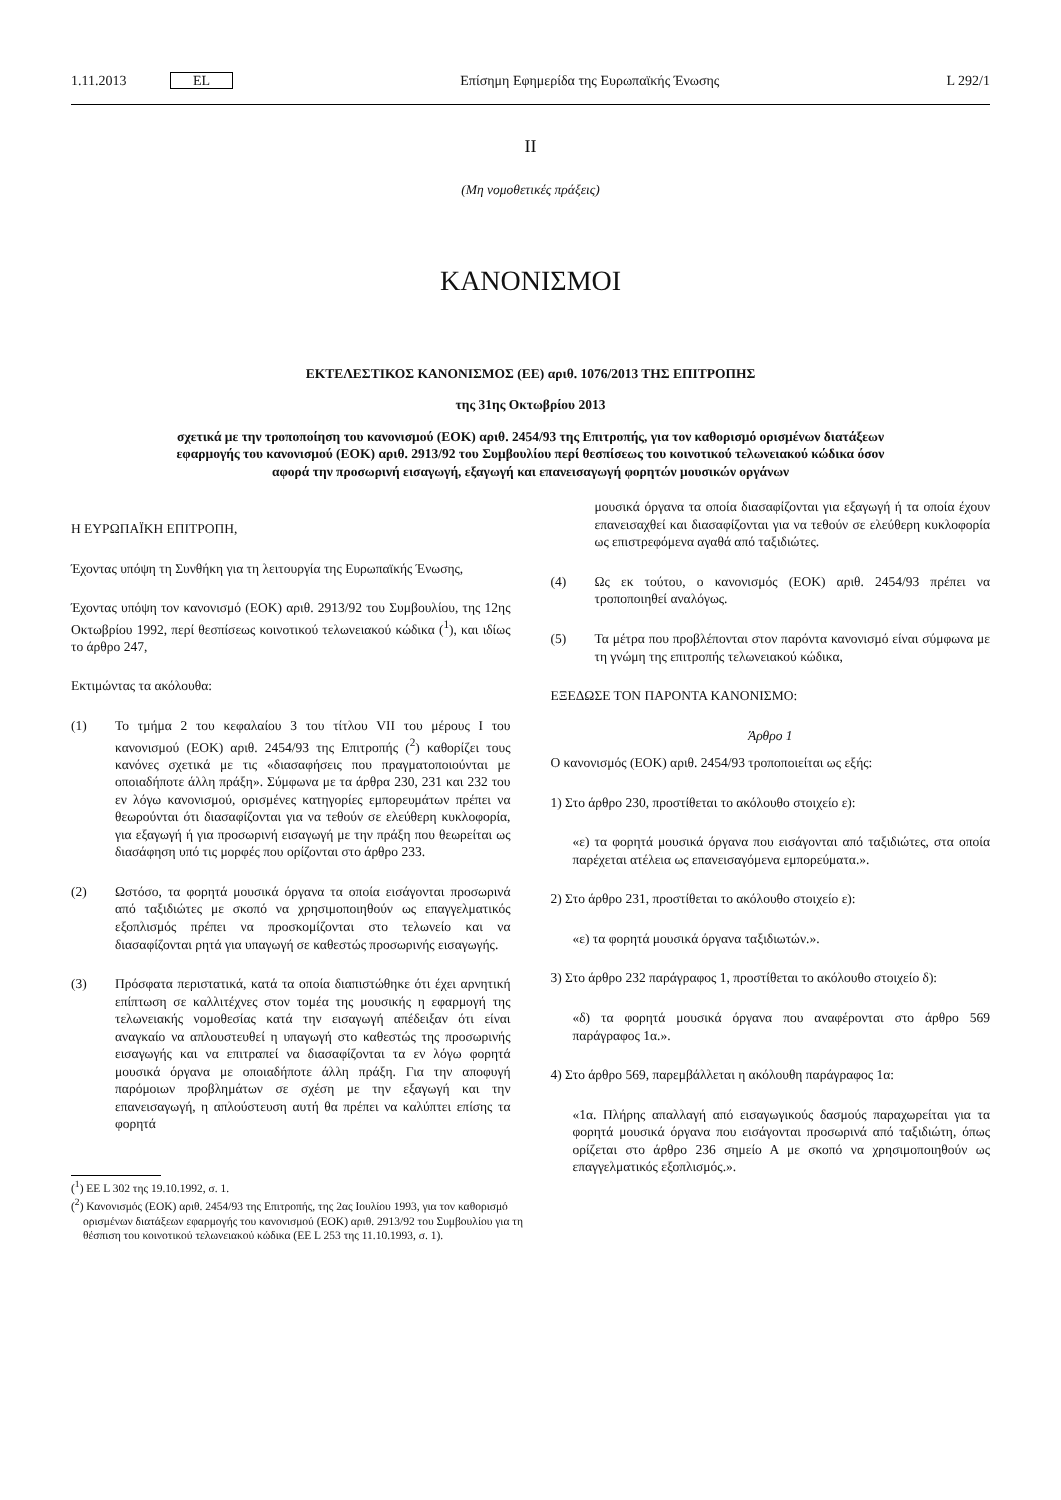1.11.2013 EL Επίσημη Εφημερίδα της Ευρωπαϊκής Ένωσης L 292/1
II
(Μη νομοθετικές πράξεις)
ΚΑΝΟΝΙΣΜΟΙ
ΕΚΤΕΛΕΣΤΙΚΟΣ ΚΑΝΟΝΙΣΜΟΣ (ΕΕ) αριθ. 1076/2013 ΤΗΣ ΕΠΙΤΡΟΠΗΣ
της 31ης Οκτωβρίου 2013
σχετικά με την τροποποίηση του κανονισμού (ΕΟΚ) αριθ. 2454/93 της Επιτροπής, για τον καθορισμό ορισμένων διατάξεων εφαρμογής του κανονισμού (ΕΟΚ) αριθ. 2913/92 του Συμβουλίου περί θεσπίσεως του κοινοτικού τελωνειακού κώδικα όσον αφορά την προσωρινή εισαγωγή, εξαγωγή και επανεισαγωγή φορητών μουσικών οργάνων
Η ΕΥΡΩΠΑΪΚΗ ΕΠΙΤΡΟΠΗ,
Έχοντας υπόψη τη Συνθήκη για τη λειτουργία της Ευρωπαϊκής Ένωσης,
Έχοντας υπόψη τον κανονισμό (ΕΟΚ) αριθ. 2913/92 του Συμβουλίου, της 12ης Οκτωβρίου 1992, περί θεσπίσεως κοινοτικού τελωνειακού κώδικα (<sup>1</sup>), και ιδίως το άρθρο 247,
Εκτιμώντας τα ακόλουθα:
(1) Το τμήμα 2 του κεφαλαίου 3 του τίτλου VII του μέρους I του κανονισμού (ΕΟΚ) αριθ. 2454/93 της Επιτροπής (<sup>2</sup>) καθορίζει τους κανόνες σχετικά με τις «διασαφήσεις που πραγματοποιούνται με οποιαδήποτε άλλη πράξη». Σύμφωνα με τα άρθρα 230, 231 και 232 του εν λόγω κανονισμού, ορισμένες κατηγορίες εμπορευμάτων πρέπει να θεωρούνται ότι διασαφίζονται για να τεθούν σε ελεύθερη κυκλοφορία, για εξαγωγή ή για προσωρινή εισαγωγή με την πράξη που θεωρείται ως διασάφηση υπό τις μορφές που ορίζονται στο άρθρο 233.
(2) Ωστόσο, τα φορητά μουσικά όργανα τα οποία εισάγονται προσωρινά από ταξιδιώτες με σκοπό να χρησιμοποιηθούν ως επαγγελματικός εξοπλισμός πρέπει να προσκομίζονται στο τελωνείο και να διασαφίζονται ρητά για υπαγωγή σε καθεστώς προσωρινής εισαγωγής.
(3) Πρόσφατα περιστατικά, κατά τα οποία διαπιστώθηκε ότι έχει αρνητική επίπτωση σε καλλιτέχνες στον τομέα της μουσικής η εφαρμογή της τελωνειακής νομοθεσίας κατά την εισαγωγή απέδειξαν ότι είναι αναγκαίο να απλουστευθεί η υπαγωγή στο καθεστώς της προσωρινής εισαγωγής και να επιτραπεί να διασαφίζονται τα εν λόγω φορητά μουσικά όργανα με οποιαδήποτε άλλη πράξη. Για την αποφυγή παρόμοιων προβλημάτων σε σχέση με την εξαγωγή και την επανεισαγωγή, η απλούστευση αυτή θα πρέπει να καλύπτει επίσης τα φορητά
(<sup>1</sup>) ΕΕ L 302 της 19.10.1992, σ. 1.
(<sup>2</sup>) Κανονισμός (ΕΟΚ) αριθ. 2454/93 της Επιτροπής, της 2ας Ιουλίου 1993, για τον καθορισμό ορισμένων διατάξεων εφαρμογής του κανονισμού (ΕΟΚ) αριθ. 2913/92 του Συμβουλίου για τη θέσπιση του κοινοτικού τελωνειακού κώδικα (ΕΕ L 253 της 11.10.1993, σ. 1).
μουσικά όργανα τα οποία διασαφίζονται για εξαγωγή ή τα οποία έχουν επανεισαχθεί και διασαφίζονται για να τεθούν σε ελεύθερη κυκλοφορία ως επιστρεφόμενα αγαθά από ταξιδιώτες.
(4) Ως εκ τούτου, ο κανονισμός (ΕΟΚ) αριθ. 2454/93 πρέπει να τροποποιηθεί αναλόγως.
(5) Τα μέτρα που προβλέπονται στον παρόντα κανονισμό είναι σύμφωνα με τη γνώμη της επιτροπής τελωνειακού κώδικα,
ΕΞΕΔΩΣΕ ΤΟΝ ΠΑΡΟΝΤΑ ΚΑΝΟΝΙΣΜΟ:
Άρθρο 1
Ο κανονισμός (ΕΟΚ) αριθ. 2454/93 τροποποιείται ως εξής:
1) Στο άρθρο 230, προστίθεται το ακόλουθο στοιχείο ε):
«ε) τα φορητά μουσικά όργανα που εισάγονται από ταξιδιώτες, στα οποία παρέχεται ατέλεια ως επανεισαγόμενα εμπορεύματα.».
2) Στο άρθρο 231, προστίθεται το ακόλουθο στοιχείο ε):
«ε) τα φορητά μουσικά όργανα ταξιδιωτών.».
3) Στο άρθρο 232 παράγραφος 1, προστίθεται το ακόλουθο στοιχείο δ):
«δ) τα φορητά μουσικά όργανα που αναφέρονται στο άρθρο 569 παράγραφος 1α.».
4) Στο άρθρο 569, παρεμβάλλεται η ακόλουθη παράγραφος 1α:
«1α. Πλήρης απαλλαγή από εισαγωγικούς δασμούς παραχωρείται για τα φορητά μουσικά όργανα που εισάγονται προσωρινά από ταξιδιώτη, όπως ορίζεται στο άρθρο 236 σημείο Α με σκοπό να χρησιμοποιηθούν ως επαγγελματικός εξοπλισμός.».